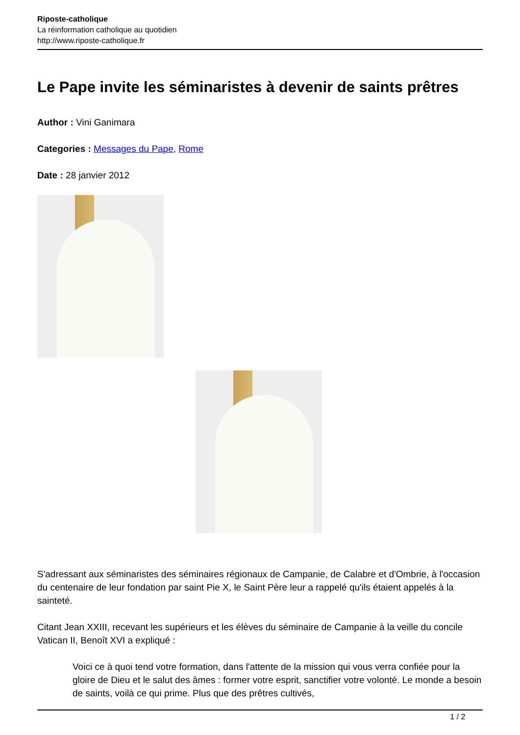Riposte-catholique
La réinformation catholique au quotidien
http://www.riposte-catholique.fr
Le Pape invite les séminaristes à devenir de saints prêtres
Author : Vini Ganimara
Categories : Messages du Pape, Rome
Date : 28 janvier 2012
S'adressant aux séminaristes des séminaires régionaux de Campanie, de Calabre et d'Ombrie, à l'occasion du centenaire de leur fondation par saint Pie X, le Saint Père leur a rappelé qu'ils étaient appelés à la sainteté.
Citant Jean XXIII, recevant les supérieurs et les élèves du séminaire de Campanie à la veille du concile Vatican II, Benoît XVI a expliqué :
Voici ce à quoi tend votre formation, dans l'attente de la mission qui vous verra confiée pour la gloire de Dieu et le salut des âmes : former votre esprit, sanctifier votre volonté. Le monde a besoin de saints, voilà ce qui prime. Plus que des prêtres cultivés,
1 / 2